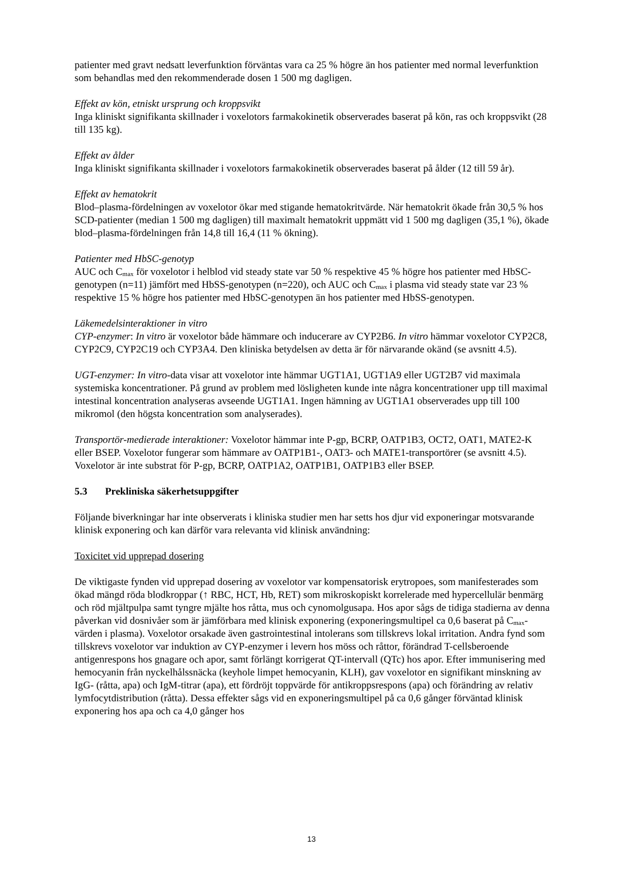patienter med gravt nedsatt leverfunktion förväntas vara ca 25 % högre än hos patienter med normal leverfunktion som behandlas med den rekommenderade dosen 1 500 mg dagligen.
Effekt av kön, etniskt ursprung och kroppsvikt
Inga kliniskt signifikanta skillnader i voxelotors farmakokinetik observerades baserat på kön, ras och kroppsvikt (28 till 135 kg).
Effekt av ålder
Inga kliniskt signifikanta skillnader i voxelotors farmakokinetik observerades baserat på ålder (12 till 59 år).
Effekt av hematokrit
Blod–plasma-fördelningen av voxelotor ökar med stigande hematokritvärde. När hematokrit ökade från 30,5 % hos SCD-patienter (median 1 500 mg dagligen) till maximalt hematokrit uppmätt vid 1 500 mg dagligen (35,1 %), ökade blod–plasma-fördelningen från 14,8 till 16,4 (11 % ökning).
Patienter med HbSC-genotyp
AUC och C<sub>max</sub> för voxelotor i helblod vid steady state var 50 % respektive 45 % högre hos patienter med HbSC-genotypen (n=11) jämfört med HbSS-genotypen (n=220), och AUC och C<sub>max</sub> i plasma vid steady state var 23 % respektive 15 % högre hos patienter med HbSC-genotypen än hos patienter med HbSS-genotypen.
Läkemedelsinteraktioner in vitro
CYP-enzymer: In vitro är voxelotor både hämmare och inducerare av CYP2B6. In vitro hämmar voxelotor CYP2C8, CYP2C9, CYP2C19 och CYP3A4. Den kliniska betydelsen av detta är för närvarande okänd (se avsnitt 4.5).
UGT-enzymer: In vitro-data visar att voxelotor inte hämmar UGT1A1, UGT1A9 eller UGT2B7 vid maximala systemiska koncentrationer. På grund av problem med lösligheten kunde inte några koncentrationer upp till maximal intestinal koncentration analyseras avseende UGT1A1. Ingen hämning av UGT1A1 observerades upp till 100 mikromol (den högsta koncentration som analyserades).
Transportör-medierade interaktioner: Voxelotor hämmar inte P-gp, BCRP, OATP1B3, OCT2, OAT1, MATE2-K eller BSEP. Voxelotor fungerar som hämmare av OATP1B1-, OAT3- och MATE1-transportörer (se avsnitt 4.5). Voxelotor är inte substrat för P-gp, BCRP, OATP1A2, OATP1B1, OATP1B3 eller BSEP.
5.3 Prekliniska säkerhetsuppgifter
Följande biverkningar har inte observerats i kliniska studier men har setts hos djur vid exponeringar motsvarande klinisk exponering och kan därför vara relevanta vid klinisk användning:
Toxicitet vid upprepad dosering
De viktigaste fynden vid upprepad dosering av voxelotor var kompensatorisk erytropoes, som manifesterades som ökad mängd röda blodkroppar (↑ RBC, HCT, Hb, RET) som mikroskopiskt korrelerade med hypercellulär benmärg och röd mjältpulpa samt tyngre mjälte hos råtta, mus och cynomolgusapa. Hos apor sågs de tidiga stadierna av denna påverkan vid dosnivåer som är jämförbara med klinisk exponering (exponeringsmultipel ca 0,6 baserat på C<sub>max</sub>-värden i plasma). Voxelotor orsakade även gastrointestinal intolerans som tillskrevs lokal irritation. Andra fynd som tillskrevs voxelotor var induktion av CYP-enzymer i levern hos möss och råttor, förändrad T-cellsberoende antigenrespons hos gnagare och apor, samt förlängt korrigerat QT-intervall (QTc) hos apor. Efter immunisering med hemocyanin från nyckelhålssnäcka (keyhole limpet hemocyanin, KLH), gav voxelotor en signifikant minskning av IgG- (råtta, apa) och IgM-titrar (apa), ett fördröjt toppvärde för antikroppsrespons (apa) och förändring av relativ lymfocytdistribution (råtta). Dessa effekter sågs vid en exponeringsmultipel på ca 0,6 gånger förväntad klinisk exponering hos apa och ca 4,0 gånger hos
13